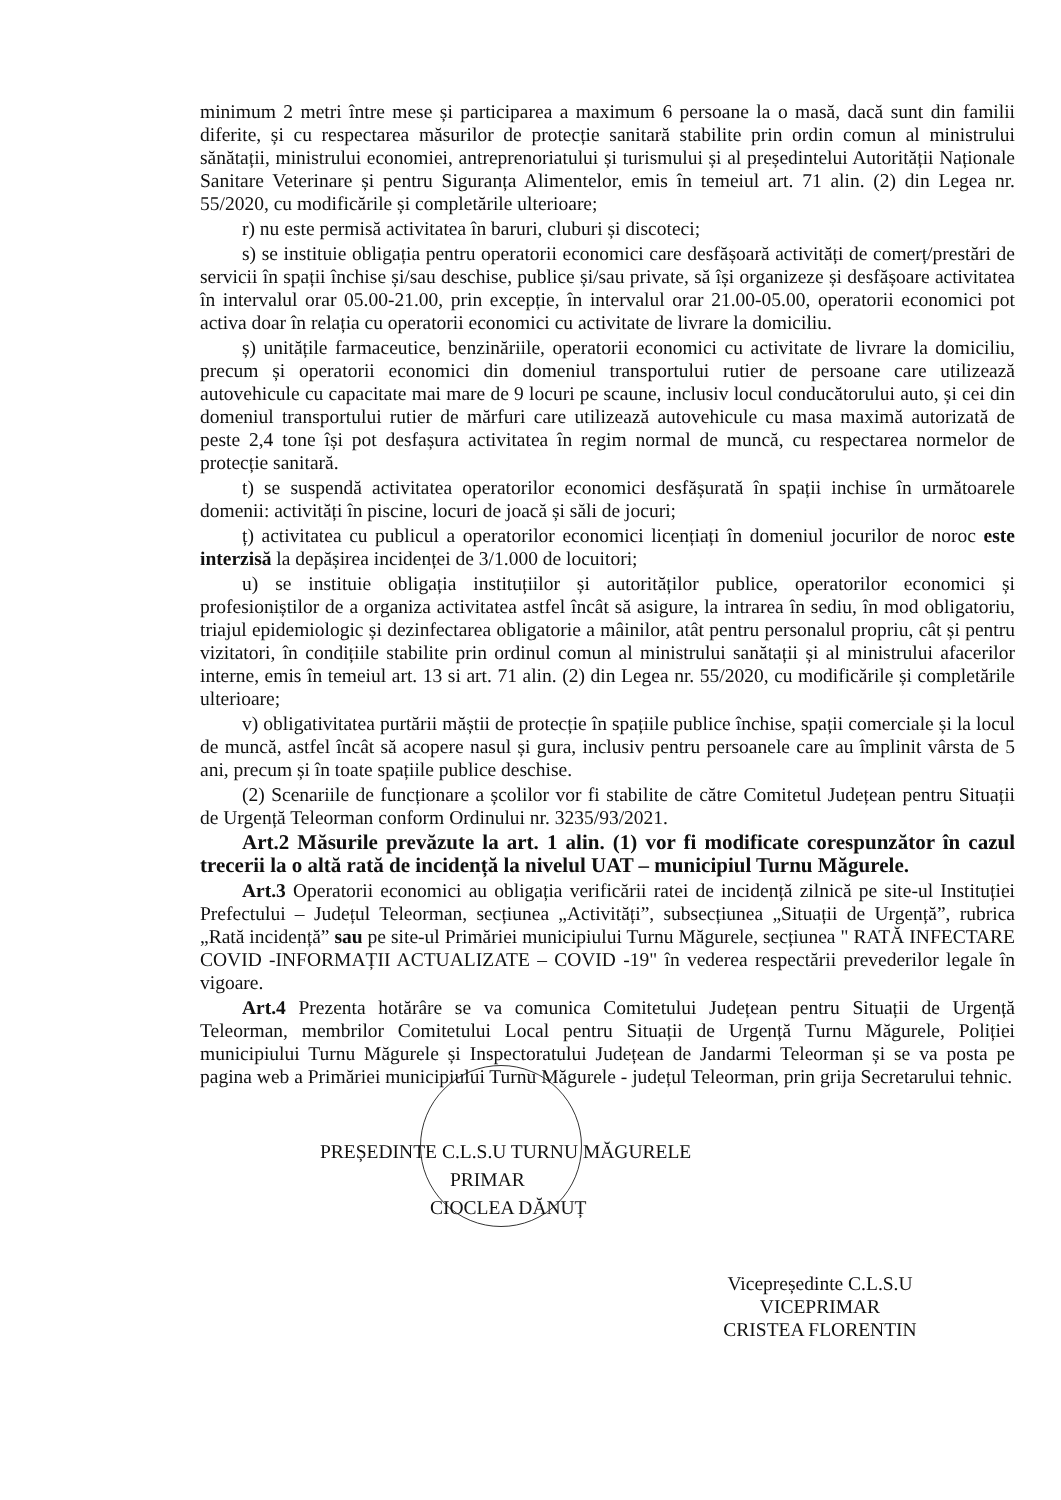minimum 2 metri între mese și participarea a maximum 6 persoane la o masă, dacă sunt din familii diferite, și cu respectarea măsurilor de protecție sanitară stabilite prin ordin comun al ministrului sănătații, ministrului economiei, antreprenoriatului și turismului și al președintelui Autorității Naționale Sanitare Veterinare și pentru Siguranța Alimentelor, emis în temeiul art. 71 alin. (2) din Legea nr. 55/2020, cu modificările și completările ulterioare;
r) nu este permisă activitatea în baruri, cluburi și discoteci;
s) se instituie obligația pentru operatorii economici care desfășoară activități de comerț/prestări de servicii în spații închise și/sau deschise, publice și/sau private, să își organizeze și desfășoare activitatea în intervalul orar 05.00-21.00, prin excepție, în intervalul orar 21.00-05.00, operatorii economici pot activa doar în relația cu operatorii economici cu activitate de livrare la domiciliu.
ș) unitățile farmaceutice, benzinăriile, operatorii economici cu activitate de livrare la domiciliu, precum și operatorii economici din domeniul transportului rutier de persoane care utilizează autovehicule cu capacitate mai mare de 9 locuri pe scaune, inclusiv locul conducătorului auto, și cei din domeniul transportului rutier de mărfuri care utilizează autovehicule cu masa maximă autorizată de peste 2,4 tone își pot desfașura activitatea în regim normal de muncă, cu respectarea normelor de protecție sanitară.
t) se suspendă activitatea operatorilor economici desfășurată în spații inchise în următoarele domenii: activități în piscine, locuri de joacă și săli de jocuri;
ț) activitatea cu publicul a operatorilor economici licențiați în domeniul jocurilor de noroc este interzisă la depășirea incidenței de 3/1.000 de locuitori;
u) se instituie obligația instituțiilor și autorităților publice, operatorilor economici și profesioniștilor de a organiza activitatea astfel încât să asigure, la intrarea în sediu, în mod obligatoriu, triajul epidemiologic și dezinfectarea obligatorie a mâinilor, atât pentru personalul propriu, cât și pentru vizitatori, în condițiile stabilite prin ordinul comun al ministrului sanătații și al ministrului afacerilor interne, emis în temeiul art. 13 si art. 71 alin. (2) din Legea nr. 55/2020, cu modificările și completările ulterioare;
v) obligativitatea purtării măștii de protecție în spațiile publice închise, spații comerciale și la locul de muncă, astfel încât să acopere nasul și gura, inclusiv pentru persoanele care au împlinit vârsta de 5 ani, precum și în toate spațiile publice deschise.
(2) Scenariile de funcționare a școlilor vor fi stabilite de către Comitetul Județean pentru Situații de Urgență Teleorman conform Ordinului nr. 3235/93/2021.
Art.2 Măsurile prevăzute la art. 1 alin. (1) vor fi modificate corespunzător în cazul trecerii la o altă rată de incidență la nivelul UAT – municipiul Turnu Măgurele.
Art.3 Operatorii economici au obligația verificării ratei de incidență zilnică pe site-ul Instituției Prefectului – Județul Teleorman, secțiunea „Activități”, subsecțiunea „Situații de Urgență”, rubrica „Rată incidență” sau pe site-ul Primăriei municipiului Turnu Măgurele, secțiunea " RATĂ INFECTARE COVID -INFORMAȚII ACTUALIZATE – COVID -19" în vederea respectării prevederilor legale în vigoare.
Art.4 Prezenta hotărâre se va comunica Comitetului Județean pentru Situații de Urgență Teleorman, membrilor Comitetului Local pentru Situații de Urgență Turnu Măgurele, Poliției municipiului Turnu Măgurele și Inspectoratului Județean de Jandarmi Teleorman și se va posta pe pagina web a Primăriei municipiului Turnu Măgurele - județul Teleorman, prin grija Secretarului tehnic.
PREȘEDINTE C.L.S.U TURNU MĂGURELE
PRIMAR
CIOCLEA DĂNUȚ
Vicepreședinte C.L.S.U
VICEPRIMAR
CRISTEA FLORENTIN